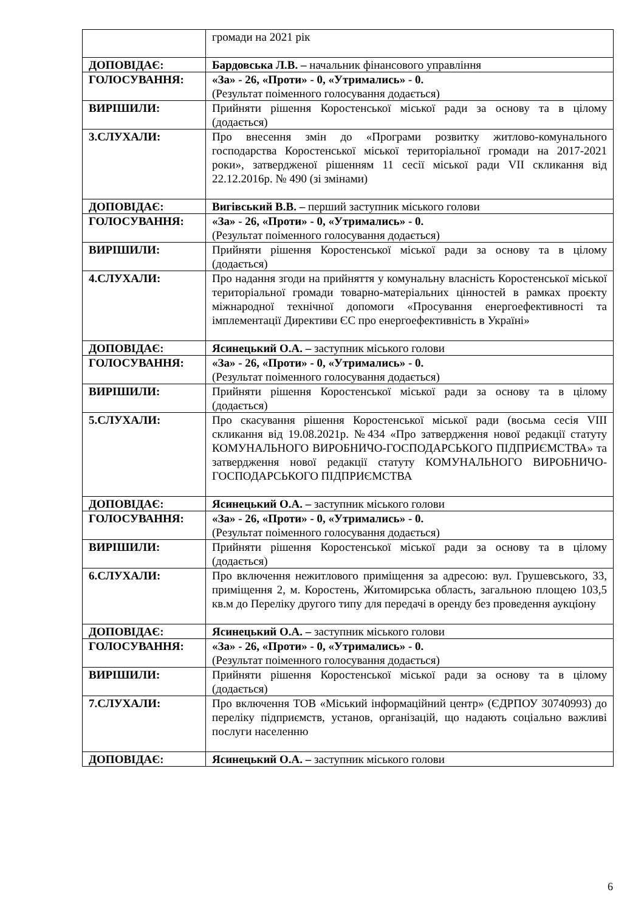| | громади на 2021 рік |
| ДОПОВІДАЄ: | Бардовська Л.В. – начальник фінансового управління |
| ГОЛОСУВАННЯ: | «За» - 26, «Проти» - 0, «Утримались» - 0. (Результат поіменного голосування додається) |
| ВИРІШИЛИ: | Прийняти рішення Коростенської міської ради за основу та в цілому (додається) |
| 3.СЛУХАЛИ: | Про внесення змін до «Програми розвитку житлово-комунального господарства Коростенської міської територіальної громади на 2017-2021 роки», затвердженої рішенням 11 сесії міської ради VII скликання від 22.12.2016р. № 490 (зі змінами) |
| ДОПОВІДАЄ: | Вигівський В.В. – перший заступник міського голови |
| ГОЛОСУВАННЯ: | «За» - 26, «Проти» - 0, «Утримались» - 0. (Результат поіменного голосування додається) |
| ВИРІШИЛИ: | Прийняти рішення Коростенської міської ради за основу та в цілому (додається) |
| 4.СЛУХАЛИ: | Про надання згоди на прийняття у комунальну власність Коростенської міської територіальної громади товарно-матеріальних цінностей в рамках проєкту міжнародної технічної допомоги «Просування енергоефективності та імплементації Директиви ЄС про енергоефективність в Україні» |
| ДОПОВІДАЄ: | Ясинецький О.А. – заступник міського голови |
| ГОЛОСУВАННЯ: | «За» - 26, «Проти» - 0, «Утримались» - 0. (Результат поіменного голосування додається) |
| ВИРІШИЛИ: | Прийняти рішення Коростенської міської ради за основу та в цілому (додається) |
| 5.СЛУХАЛИ: | Про скасування рішення Коростенської міської ради (восьма сесія VIII скликання від 19.08.2021р. №434 «Про затвердження нової редакції статуту КОМУНАЛЬНОГО ВИРОБНИЧО-ГОСПОДАРСЬКОГО ПІДПРИЄМСТВА» та затвердження нової редакції статуту КОМУНАЛЬНОГО ВИРОБНИЧО-ГОСПОДАРСЬКОГО ПІДПРИЄМСТВА |
| ДОПОВІДАЄ: | Ясинецький О.А. – заступник міського голови |
| ГОЛОСУВАННЯ: | «За» - 26, «Проти» - 0, «Утримались» - 0. (Результат поіменного голосування додається) |
| ВИРІШИЛИ: | Прийняти рішення Коростенської міської ради за основу та в цілому (додається) |
| 6.СЛУХАЛИ: | Про включення нежитлового приміщення за адресою: вул. Грушевського, 33, приміщення 2, м. Коростень, Житомирська область, загальною площею 103,5 кв.м до Переліку другого типу для передачі в оренду без проведення аукціону |
| ДОПОВІДАЄ: | Ясинецький О.А. – заступник міського голови |
| ГОЛОСУВАННЯ: | «За» - 26, «Проти» - 0, «Утримались» - 0. (Результат поіменного голосування додається) |
| ВИРІШИЛИ: | Прийняти рішення Коростенської міської ради за основу та в цілому (додається) |
| 7.СЛУХАЛИ: | Про включення ТОВ «Міський інформаційний центр» (ЄДРПОУ 30740993) до переліку підприємств, установ, організацій, що надають соціально важливі послуги населенню |
| ДОПОВІДАЄ: | Ясинецький О.А. – заступник міського голови |
6